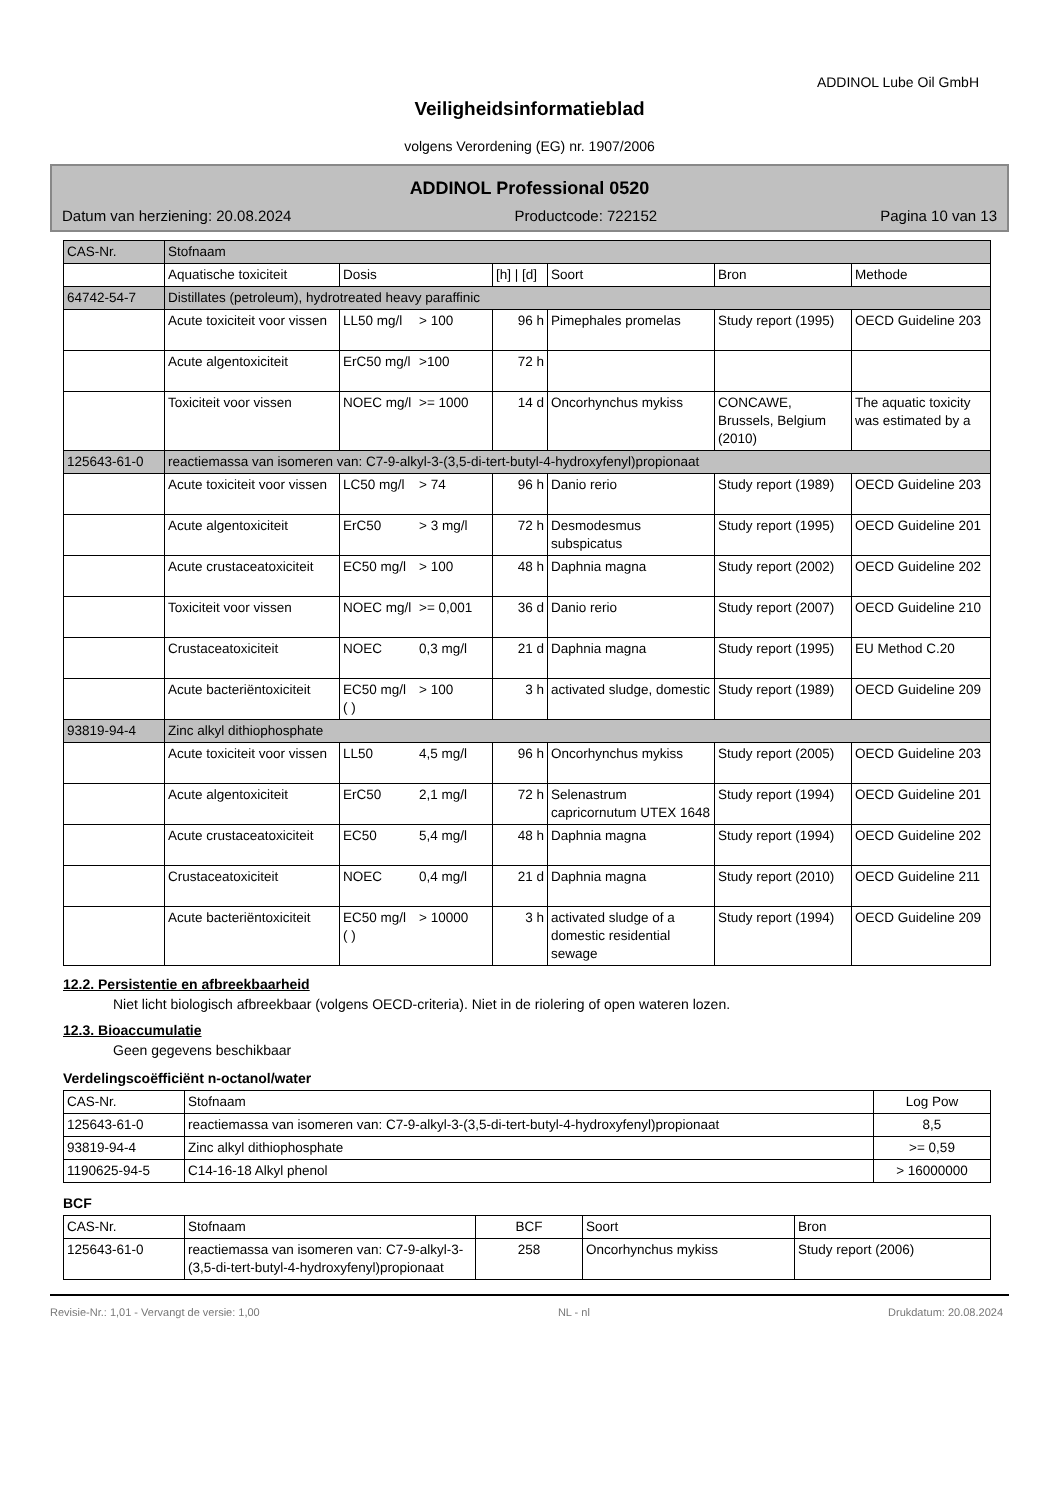ADDINOL Lube Oil GmbH
Veiligheidsinformatieblad
volgens Verordening (EG) nr. 1907/2006
ADDINOL Professional 0520
Datum van herziening: 20.08.2024 Productcode: 722152 Pagina 10 van 13
| CAS-Nr. | Stofnaam | | | | | | |
| | Aquatische toxiciteit | Dosis | | [h] / [d] | Soort | Bron | Methode |
| 64742-54-7 | Distillates (petroleum), hydrotreated heavy paraffinic | | | | | | |
| | Acute toxiciteit voor vissen | LL50 mg/l | > 100 | 96 h | Pimephales promelas | Study report (1995) | OECD Guideline 203 |
| | Acute algentoxiciteit | ErC50 mg/l | >100 | 72 h | | | |
| | Toxiciteit voor vissen | NOEC mg/l | >= 1000 | 14 d | Oncorhynchus mykiss | CONCAWE, Brussels, Belgium (2010) | The aquatic toxicity was estimated by a |
| 125643-61-0 | reactiemassa van isomeren van: C7-9-alkyl-3-(3,5-di-tert-butyl-4-hydroxyfenyl)propionaat | | | | | | |
| | Acute toxiciteit voor vissen | LC50 mg/l | > 74 | 96 h | Danio rerio | Study report (1989) | OECD Guideline 203 |
| | Acute algentoxiciteit | ErC50 | > 3 mg/l | 72 h | Desmodesmus subspicatus | Study report (1995) | OECD Guideline 201 |
| | Acute crustaceatoxiciteit | EC50 mg/l | > 100 | 48 h | Daphnia magna | Study report (2002) | OECD Guideline 202 |
| | Toxiciteit voor vissen | NOEC mg/l | >= 0,001 | 36 d | Danio rerio | Study report (2007) | OECD Guideline 210 |
| | Crustaceatoxiciteit | NOEC | 0,3 mg/l | 21 d | Daphnia magna | Study report (1995) | EU Method C.20 |
| | Acute bacteriëntoxiciteit | EC50 mg/l ( ) | > 100 | 3 h | activated sludge, domestic | Study report (1989) | OECD Guideline 209 |
| 93819-94-4 | Zinc alkyl dithiophosphate | | | | | | |
| | Acute toxiciteit voor vissen | LL50 | 4,5 mg/l | 96 h | Oncorhynchus mykiss | Study report (2005) | OECD Guideline 203 |
| | Acute algentoxiciteit | ErC50 | 2,1 mg/l | 72 h | Selenastrum capricornutum UTEX 1648 | Study report (1994) | OECD Guideline 201 |
| | Acute crustaceatoxiciteit | EC50 | 5,4 mg/l | 48 h | Daphnia magna | Study report (1994) | OECD Guideline 202 |
| | Crustaceatoxiciteit | NOEC | 0,4 mg/l | 21 d | Daphnia magna | Study report (2010) | OECD Guideline 211 |
| | Acute bacteriëntoxiciteit | EC50 mg/l ( ) | > 10000 | 3 h | activated sludge of a domestic residential sewage | Study report (1994) | OECD Guideline 209 |
12.2. Persistentie en afbreekbaarheid
Niet licht biologisch afbreekbaar (volgens OECD-criteria). Niet in de riolering of open wateren lozen.
12.3. Bioaccumulatie
Geen gegevens beschikbaar
Verdelingscoëfficiënt n-octanol/water
| CAS-Nr. | Stofnaam | Log Pow |
| --- | --- | --- |
| 125643-61-0 | reactiemassa van isomeren van: C7-9-alkyl-3-(3,5-di-tert-butyl-4-hydroxyfenyl)propionaat | 8,5 |
| 93819-94-4 | Zinc alkyl dithiophosphate | >= 0,59 |
| 1190625-94-5 | C14-16-18 Alkyl phenol | > 16000000 |
BCF
| CAS-Nr. | Stofnaam | BCF | Soort | Bron |
| --- | --- | --- | --- | --- |
| 125643-61-0 | reactiemassa van isomeren van: C7-9-alkyl-3-(3,5-di-tert-butyl-4-hydroxyfenyl)propionaat | 258 | Oncorhynchus mykiss | Study report (2006) |
Revisie-Nr.: 1,01 - Vervangt de versie: 1,00 NL - nl Drukdatum: 20.08.2024